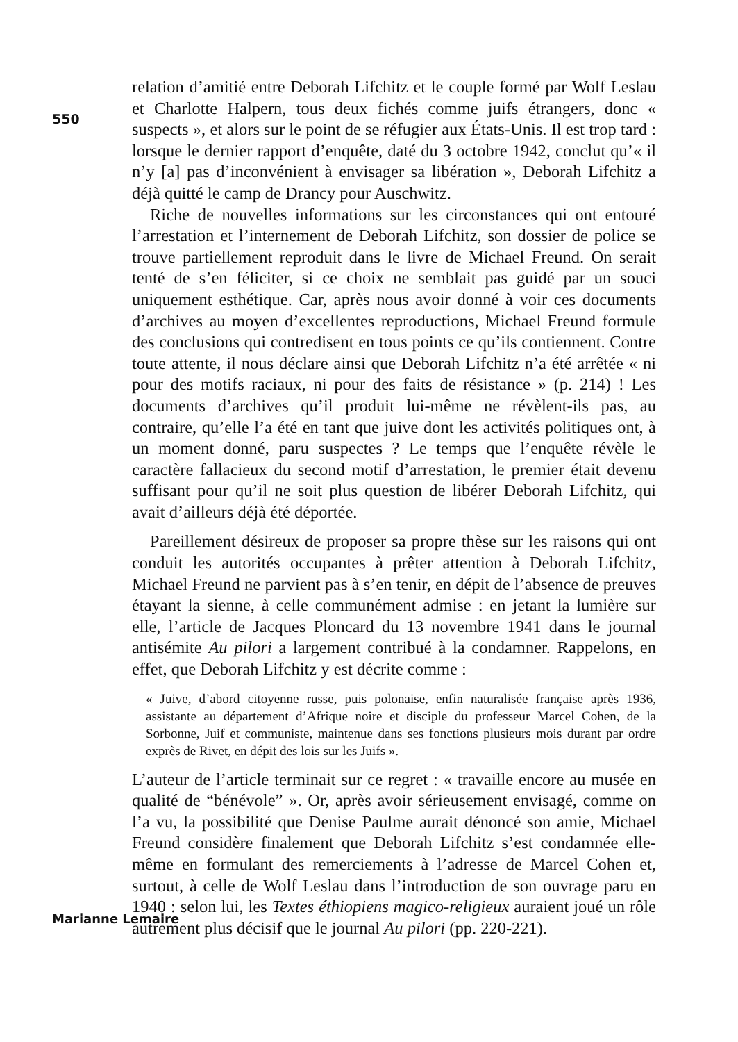550
relation d’amitié entre Deborah Lifchitz et le couple formé par Wolf Leslau et Charlotte Halpern, tous deux fichés comme juifs étrangers, donc « suspects », et alors sur le point de se réfugier aux États-Unis. Il est trop tard : lorsque le dernier rapport d’enquête, daté du 3 octobre 1942, conclut qu’« il n’y [a] pas d’inconvénient à envisager sa libération », Deborah Lifchitz a déjà quitté le camp de Drancy pour Auschwitz.
Riche de nouvelles informations sur les circonstances qui ont entouré l’arrestation et l’internement de Deborah Lifchitz, son dossier de police se trouve partiellement reproduit dans le livre de Michael Freund. On serait tenté de s’en féliciter, si ce choix ne semblait pas guidé par un souci uniquement esthétique. Car, après nous avoir donné à voir ces documents d’archives au moyen d’excellentes reproductions, Michael Freund formule des conclusions qui contredisent en tous points ce qu’ils contiennent. Contre toute attente, il nous déclare ainsi que Deborah Lifchitz n’a été arrêtée « ni pour des motifs raciaux, ni pour des faits de résistance » (p. 214) ! Les documents d’archives qu’il produit lui-même ne révèlent-ils pas, au contraire, qu’elle l’a été en tant que juive dont les activités politiques ont, à un moment donné, paru suspectes ? Le temps que l’enquête révèle le caractère fallacieux du second motif d’arrestation, le premier était devenu suffisant pour qu’il ne soit plus question de libérer Deborah Lifchitz, qui avait d’ailleurs déjà été déportée.
Pareillement désireux de proposer sa propre thèse sur les raisons qui ont conduit les autorités occupantes à prêter attention à Deborah Lifchitz, Michael Freund ne parvient pas à s’en tenir, en dépit de l’absence de preuves étayant la sienne, à celle communément admise : en jetant la lumière sur elle, l’article de Jacques Ploncard du 13 novembre 1941 dans le journal antisémite Au pilori a largement contribué à la condamner. Rappelons, en effet, que Deborah Lifchitz y est décrite comme :
« Juive, d’abord citoyenne russe, puis polonaise, enfin naturalisée française après 1936, assistante au département d’Afrique noire et disciple du professeur Marcel Cohen, de la Sorbonne, Juif et communiste, maintenue dans ses fonctions plusieurs mois durant par ordre exprès de Rivet, en dépit des lois sur les Juifs ».
L’auteur de l’article terminait sur ce regret : « travaille encore au musée en qualité de “bénévole” ». Or, après avoir sérieusement envisagé, comme on l’a vu, la possibilité que Denise Paulme aurait dénoncé son amie, Michael Freund considère finalement que Deborah Lifchitz s’est condamnée elle-même en formulant des remerciements à l’adresse de Marcel Cohen et, surtout, à celle de Wolf Leslau dans l’introduction de son ouvrage paru en 1940 : selon lui, les Textes éthiopiens magico-religieux auraient joué un rôle autrement plus décisif que le journal Au pilori (pp. 220-221).
Marianne Lemaire